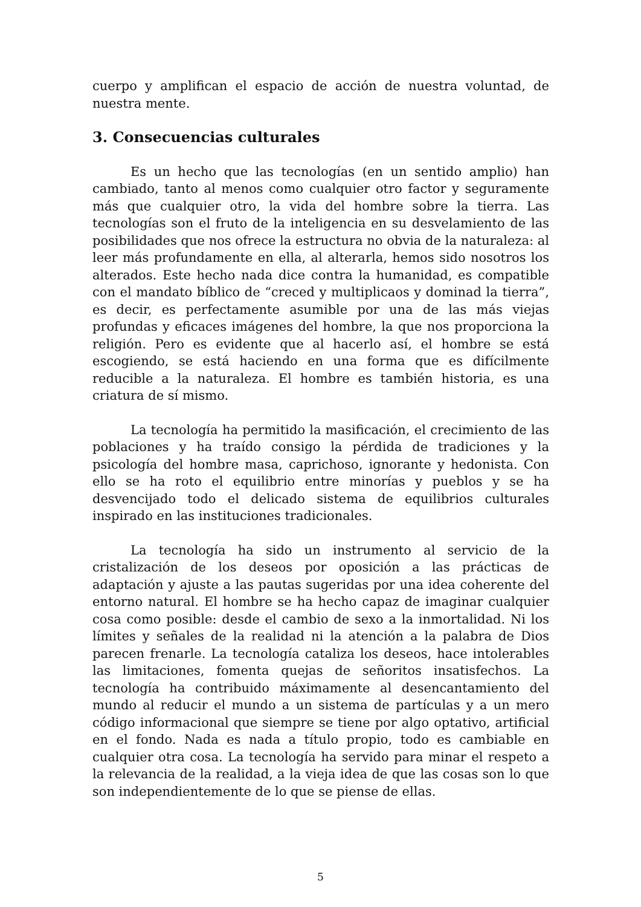cuerpo y amplifican el espacio de acción de nuestra voluntad, de nuestra mente.
3. Consecuencias culturales
Es un hecho que las tecnologías (en un sentido amplio) han cambiado, tanto al menos como cualquier otro factor y seguramente más que cualquier otro, la vida del hombre sobre la tierra. Las tecnologías son el fruto de la inteligencia en su desvelamiento de las posibilidades que nos ofrece la estructura no obvia de la naturaleza: al leer más profundamente en ella, al alterarla, hemos sido nosotros los alterados. Este hecho nada dice contra la humanidad, es compatible con el mandato bíblico de “creced y multiplicaos y dominad la tierra”, es decir, es perfectamente asumible por una de las más viejas profundas y eficaces imágenes del hombre, la que nos proporciona la religión. Pero es evidente que al hacerlo así, el hombre se está escogiendo, se está haciendo en una forma que es difícilmente reducible a la naturaleza. El hombre es también historia, es una criatura de sí mismo.
La tecnología ha permitido la masificación, el crecimiento de las poblaciones y ha traído consigo la pérdida de tradiciones y la psicología del hombre masa, caprichoso, ignorante y hedonista. Con ello se ha roto el equilibrio entre minorías y pueblos y se ha desvencijado todo el delicado sistema de equilibrios culturales inspirado en las instituciones tradicionales.
La tecnología ha sido un instrumento al servicio de la cristalización de los deseos por oposición a las prácticas de adaptación y ajuste a las pautas sugeridas por una idea coherente del entorno natural. El hombre se ha hecho capaz de imaginar cualquier cosa como posible: desde el cambio de sexo a la inmortalidad. Ni los límites y señales de la realidad ni la atención a la palabra de Dios parecen frenarle. La tecnología cataliza los deseos, hace intolerables las limitaciones, fomenta quejas de señoritos insatisfechos. La tecnología ha contribuido máximamente al desencantamiento del mundo al reducir el mundo a un sistema de partículas y a un mero código informacional que siempre se tiene por algo optativo, artificial en el fondo. Nada es nada a título propio, todo es cambiable en cualquier otra cosa. La tecnología ha servido para minar el respeto a la relevancia de la realidad, a la vieja idea de que las cosas son lo que son independientemente de lo que se piense de ellas.
5